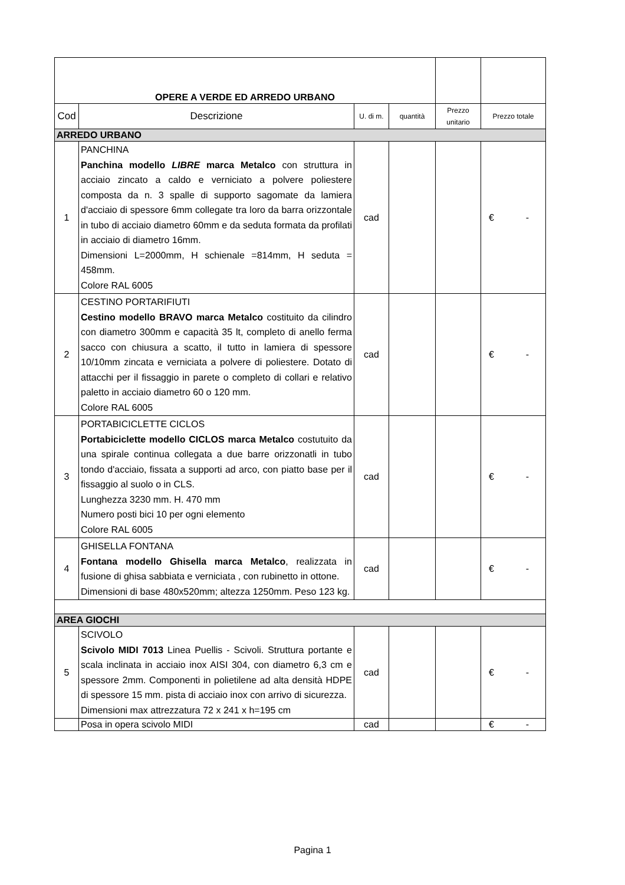| OPERE A VERDE ED ARREDO URBANO | | | | | |
| Cod | Descrizione | U. di m. | quantità | Prezzo unitario | Prezzo totale |
| ARREDO URBANO | | | | | |
| 1 | PANCHINA Panchina modello LIBRE marca Metalco con struttura in acciaio zincato a caldo e verniciato a polvere poliestere composta da n. 3 spalle di supporto sagomate da lamiera d'acciaio di spessore 6mm collegate tra loro da barra orizzontale in tubo di acciaio diametro 60mm e da seduta formata da profilati in acciaio di diametro 16mm. Dimensioni L=2000mm, H schienale =814mm, H seduta = 458mm. Colore RAL 6005 | cad | | | € - |
| 2 | CESTINO PORTARIFIUTI Cestino modello BRAVO marca Metalco costituito da cilindro con diametro 300mm e capacità 35 lt, completo di anello ferma sacco con chiusura a scatto, il tutto in lamiera di spessore 10/10mm zincata e verniciata a polvere di poliestere. Dotato di attacchi per il fissaggio in parete o completo di collari e relativo paletto in acciaio diametro 60 o 120 mm. Colore RAL 6005 | cad | | | € - |
| 3 | PORTABICICLETTE CICLOS Portabiciclette modello CICLOS marca Metalco costutuito da una spirale continua collegata a due barre orizzonatli in tubo tondo d'acciaio, fissata a supporti ad arco, con piatto base per il fissaggio al suolo o in CLS. Lunghezza 3230 mm. H. 470 mm Numero posti bici 10 per ogni elemento Colore RAL 6005 | cad | | | € - |
| 4 | GHISELLA FONTANA Fontana modello Ghisella marca Metalco , realizzata in fusione di ghisa sabbiata e verniciata , con rubinetto in ottone. Dimensioni di base 480x520mm; altezza 1250mm. Peso 123 kg. | cad | | | € - |
| AREA GIOCHI | | | | | |
| 5 | SCIVOLO Scivolo MIDI 7013 Linea Puellis - Scivoli. Struttura portante e scala inclinata in acciaio inox AISI 304, con diametro 6,3 cm e spessore 2mm. Componenti in polietilene ad alta densità HDPE di spessore 15 mm. pista di acciaio inox con arrivo di sicurezza. Dimensioni max attrezzatura 72 x 241 x h=195 cm | cad | | | € - |
| | Posa in opera scivolo MIDI | cad | | | € - |
Pagina 1